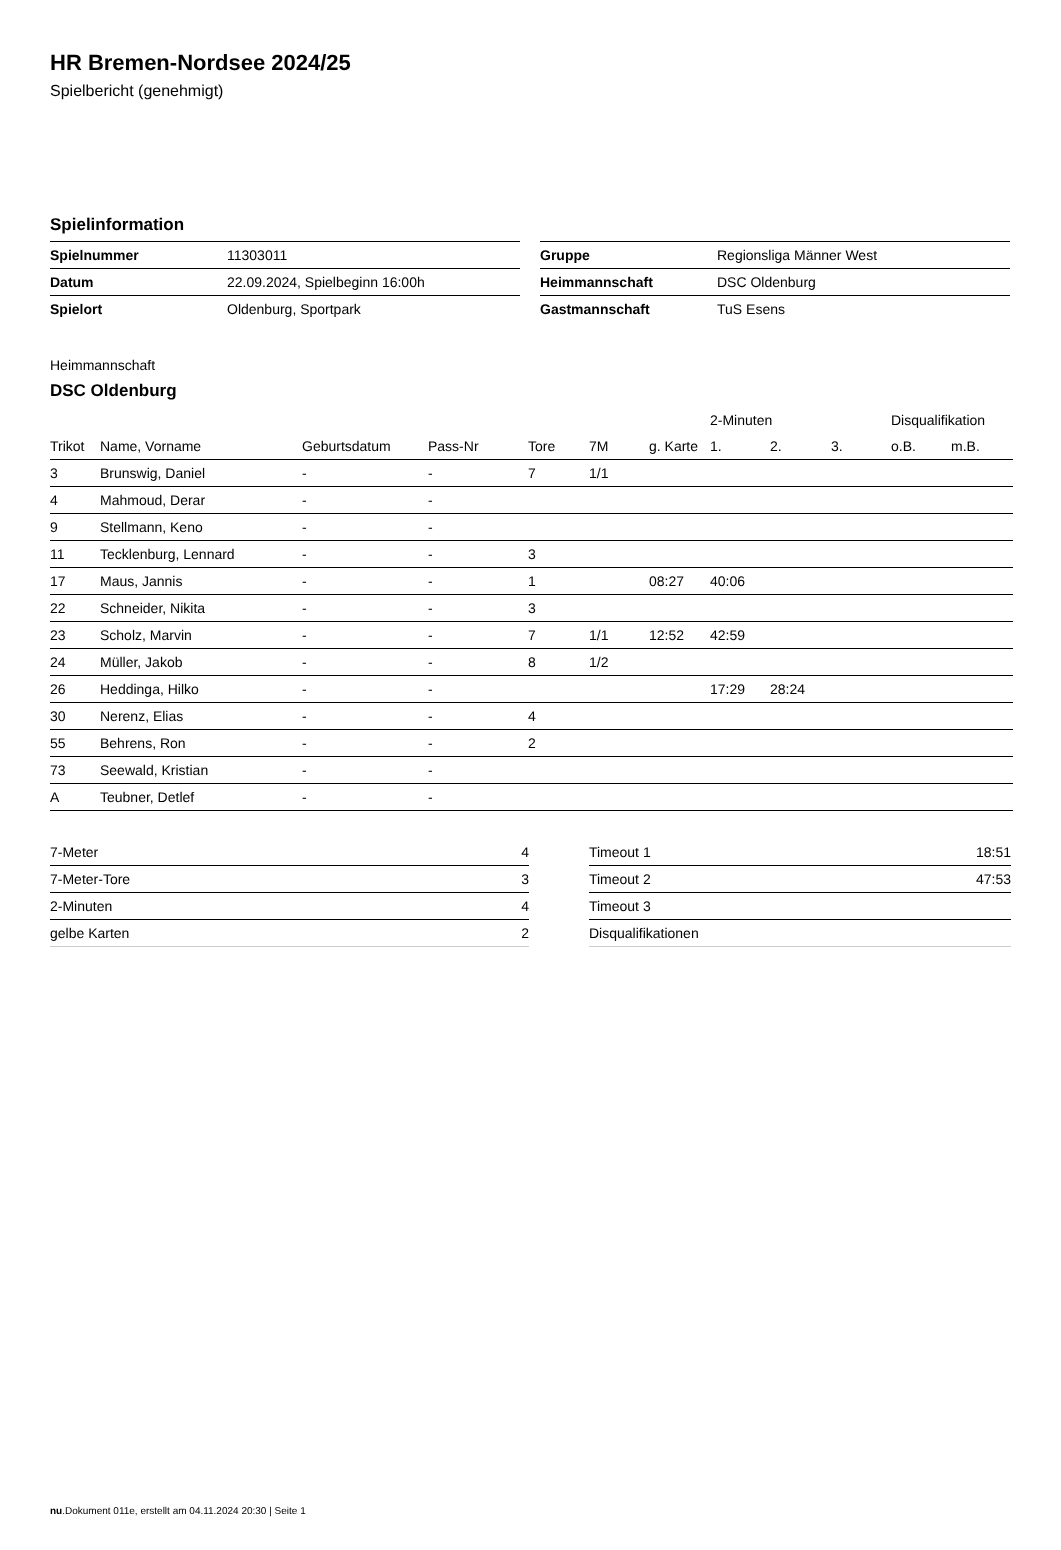HR Bremen-Nordsee 2024/25
Spielbericht (genehmigt)
Spielinformation
| Spielnummer | 11303011 |
| Datum | 22.09.2024, Spielbeginn 16:00h |
| Spielort | Oldenburg, Sportpark |
| Gruppe | Regionsliga Männer West |
| Heimmannschaft | DSC Oldenburg |
| Gastmannschaft | TuS Esens |
Heimmannschaft
DSC Oldenburg
| | | | | | | | 2-Minuten | | | Disqualifikation | |
| --- | --- | --- | --- | --- | --- | --- | --- | --- | --- | --- | --- |
| Trikot | Name, Vorname | Geburtsdatum | Pass-Nr | Tore | 7M | g. Karte | 1. | 2. | 3. | o.B. | m.B. |
| 3 | Brunswig, Daniel | - | - | 7 | 1/1 | | | | | | |
| 4 | Mahmoud, Derar | - | - | | | | | | | | |
| 9 | Stellmann, Keno | - | - | | | | | | | | |
| 11 | Tecklenburg, Lennard | - | - | 3 | | | | | | | |
| 17 | Maus, Jannis | - | - | 1 | | 08:27 | 40:06 | | | | |
| 22 | Schneider, Nikita | - | - | 3 | | | | | | | |
| 23 | Scholz, Marvin | - | - | 7 | 1/1 | 12:52 | 42:59 | | | | |
| 24 | Müller, Jakob | - | - | 8 | 1/2 | | | | | | |
| 26 | Heddinga, Hilko | - | - | | | | 17:29 | 28:24 | | | |
| 30 | Nerenz, Elias | - | - | 4 | | | | | | | |
| 55 | Behrens, Ron | - | - | 2 | | | | | | | |
| 73 | Seewald, Kristian | - | - | | | | | | | | |
| A | Teubner, Detlef | - | - | | | | | | | | |
| 7-Meter | 4 |
| 7-Meter-Tore | 3 |
| 2-Minuten | 4 |
| gelbe Karten | 2 |
| Timeout 1 | 18:51 |
| Timeout 2 | 47:53 |
| Timeout 3 | |
| Disqualifikationen | |
nu.Dokument 011e, erstellt am 04.11.2024 20:30 | Seite 1